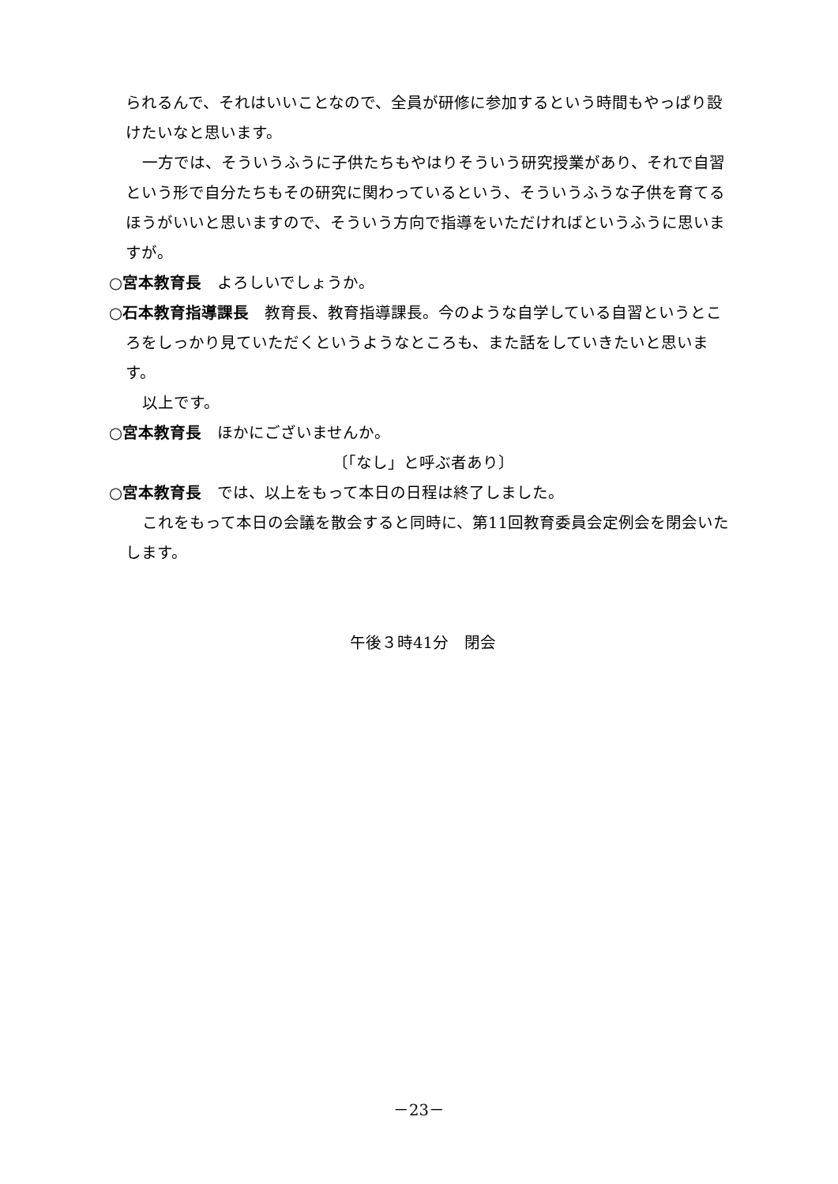られるんで、それはいいことなので、全員が研修に参加するという時間もやっぱり設けたいなと思います。
一方では、そういうふうに子供たちもやはりそういう研究授業があり、それで自習という形で自分たちもその研究に関わっているという、そういうふうな子供を育てるほうがいいと思いますので、そういう方向で指導をいただければというふうに思いますが。
○宮本教育長　よろしいでしょうか。
○石本教育指導課長　教育長、教育指導課長。今のような自学している自習というところをしっかり見ていただくというようなところも、また話をしていきたいと思います。
以上です。
○宮本教育長　ほかにございませんか。
〔「なし」と呼ぶ者あり〕
○宮本教育長　では、以上をもって本日の日程は終了しました。
これをもって本日の会議を散会すると同時に、第11回教育委員会定例会を閉会いたします。
午後３時41分　閉会
－23－